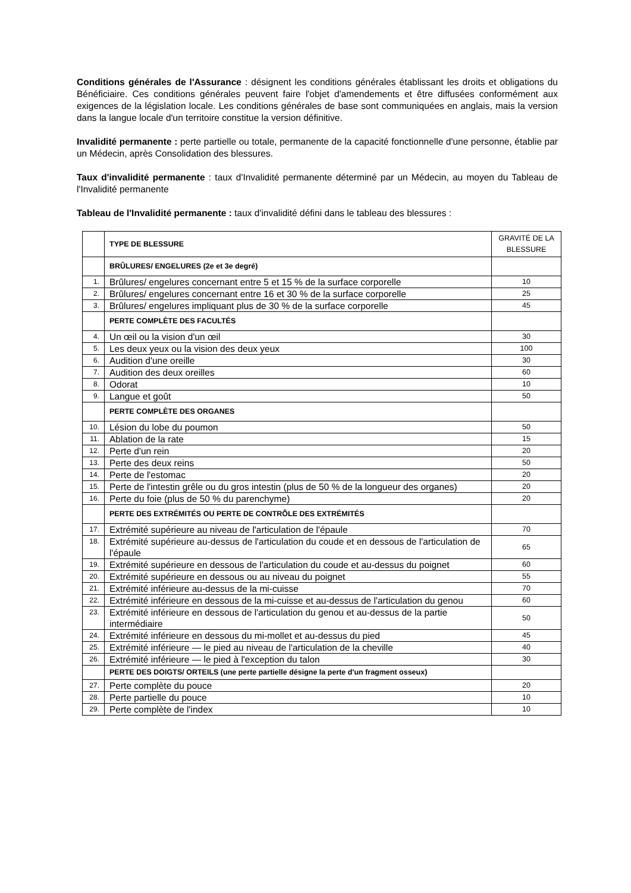Conditions générales de l'Assurance : désignent les conditions générales établissant les droits et obligations du Bénéficiaire. Ces conditions générales peuvent faire l'objet d'amendements et être diffusées conformément aux exigences de la législation locale. Les conditions générales de base sont communiquées en anglais, mais la version dans la langue locale d'un territoire constitue la version définitive.
Invalidité permanente : perte partielle ou totale, permanente de la capacité fonctionnelle d'une personne, établie par un Médecin, après Consolidation des blessures.
Taux d'invalidité permanente : taux d'Invalidité permanente déterminé par un Médecin, au moyen du Tableau de l'Invalidité permanente
Tableau de l'Invalidité permanente : taux d'invalidité défini dans le tableau des blessures :
| | TYPE DE BLESSURE | GRAVITÉ DE LA BLESSURE |
| | BRÛLURES/ ENGELURES (2e et 3e degré) | |
| 1. | Brûlures/ engelures concernant entre 5 et 15 % de la surface corporelle | 10 |
| 2. | Brûlures/ engelures concernant entre 16 et 30 % de la surface corporelle | 25 |
| 3. | Brûlures/ engelures impliquant plus de 30 % de la surface corporelle | 45 |
| | PERTE COMPLÈTE DES FACULTÉS | |
| 4. | Un œil ou la vision d'un œil | 30 |
| 5. | Les deux yeux ou la vision des deux yeux | 100 |
| 6. | Audition d'une oreille | 30 |
| 7. | Audition des deux oreilles | 60 |
| 8. | Odorat | 10 |
| 9. | Langue et goût | 50 |
| | PERTE COMPLÈTE DES ORGANES | |
| 10. | Lésion du lobe du poumon | 50 |
| 11. | Ablation de la rate | 15 |
| 12. | Perte d'un rein | 20 |
| 13. | Perte des deux reins | 50 |
| 14. | Perte de l'estomac | 20 |
| 15. | Perte de l'intestin grêle ou du gros intestin (plus de 50 % de la longueur des organes) | 20 |
| 16. | Perte du foie (plus de 50 % du parenchyme) | 20 |
| | PERTE DES EXTRÉMITÉS OU PERTE DE CONTRÔLE DES EXTRÉMITÉS | |
| 17. | Extrémité supérieure au niveau de l'articulation de l'épaule | 70 |
| 18. | Extrémité supérieure au-dessus de l'articulation du coude et en dessous de l'articulation de l'épaule | 65 |
| 19. | Extrémité supérieure en dessous de l'articulation du coude et au-dessus du poignet | 60 |
| 20. | Extrémité supérieure en dessous ou au niveau du poignet | 55 |
| 21. | Extrémité inférieure au-dessus de la mi-cuisse | 70 |
| 22. | Extrémité inférieure en dessous de la mi-cuisse et au-dessus de l'articulation du genou | 60 |
| 23. | Extrémité inférieure en dessous de l'articulation du genou et au-dessus de la partie intermédiaire | 50 |
| 24. | Extrémité inférieure en dessous du mi-mollet et au-dessus du pied | 45 |
| 25. | Extrémité inférieure — le pied au niveau de l'articulation de la cheville | 40 |
| 26. | Extrémité inférieure — le pied à l'exception du talon | 30 |
| | PERTE DES DOIGTS/ ORTEILS (une perte partielle désigne la perte d'un fragment osseux) | |
| 27. | Perte complète du pouce | 20 |
| 28. | Perte partielle du pouce | 10 |
| 29. | Perte complète de l'index | 10 |